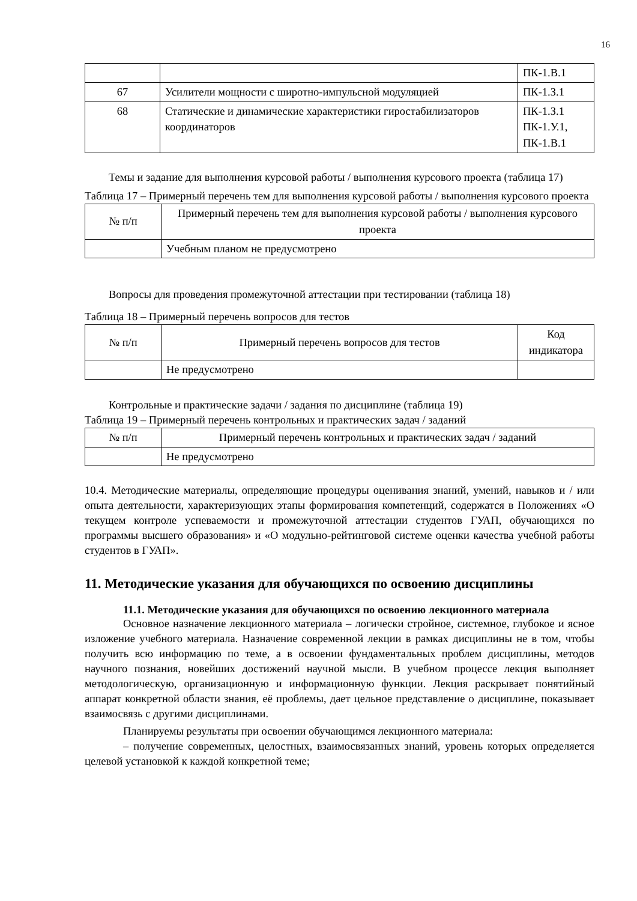16
| | | ПК-1.В.1 |
| 67 | Усилители мощности с широтно-импульсной модуляцией | ПК-1.З.1 |
| 68 | Статические и динамические характеристики гиростабилизаторов координаторов | ПК-1.З.1 ПК-1.У.1, ПК-1.В.1 |
Темы и задание для выполнения курсовой работы / выполнения курсового проекта (таблица 17)
Таблица 17 – Примерный перечень тем для выполнения курсовой работы / выполнения курсового проекта
| № п/п | Примерный перечень тем для выполнения курсовой работы / выполнения курсового проекта |
| --- | --- |
| | Учебным планом не предусмотрено |
Вопросы для проведения промежуточной аттестации при тестировании (таблица 18)
Таблица 18 – Примерный перечень вопросов для тестов
| № п/п | Примерный перечень вопросов для тестов | Код индикатора |
| --- | --- | --- |
| | Не предусмотрено | |
Контрольные и практические задачи / задания по дисциплине (таблица 19)
Таблица 19 – Примерный перечень контрольных и практических задач / заданий
| № п/п | Примерный перечень контрольных и практических задач / заданий |
| --- | --- |
| | Не предусмотрено |
10.4. Методические материалы, определяющие процедуры оценивания знаний, умений, навыков и / или опыта деятельности, характеризующих этапы формирования компетенций, содержатся в Положениях «О текущем контроле успеваемости и промежуточной аттестации студентов ГУАП, обучающихся по программы высшего образования» и «О модульно-рейтинговой системе оценки качества учебной работы студентов в ГУАП».
11. Методические указания для обучающихся по освоению дисциплины
11.1. Методические указания для обучающихся по освоению лекционного материала
Основное назначение лекционного материала – логически стройное, системное, глубокое и ясное изложение учебного материала. Назначение современной лекции в рамках дисциплины не в том, чтобы получить всю информацию по теме, а в освоении фундаментальных проблем дисциплины, методов научного познания, новейших достижений научной мысли. В учебном процессе лекция выполняет методологическую, организационную и информационную функции. Лекция раскрывает понятийный аппарат конкретной области знания, её проблемы, дает цельное представление о дисциплине, показывает взаимосвязь с другими дисциплинами.
Планируемы результаты при освоении обучающимся лекционного материала:
– получение современных, целостных, взаимосвязанных знаний, уровень которых определяется целевой установкой к каждой конкретной теме;